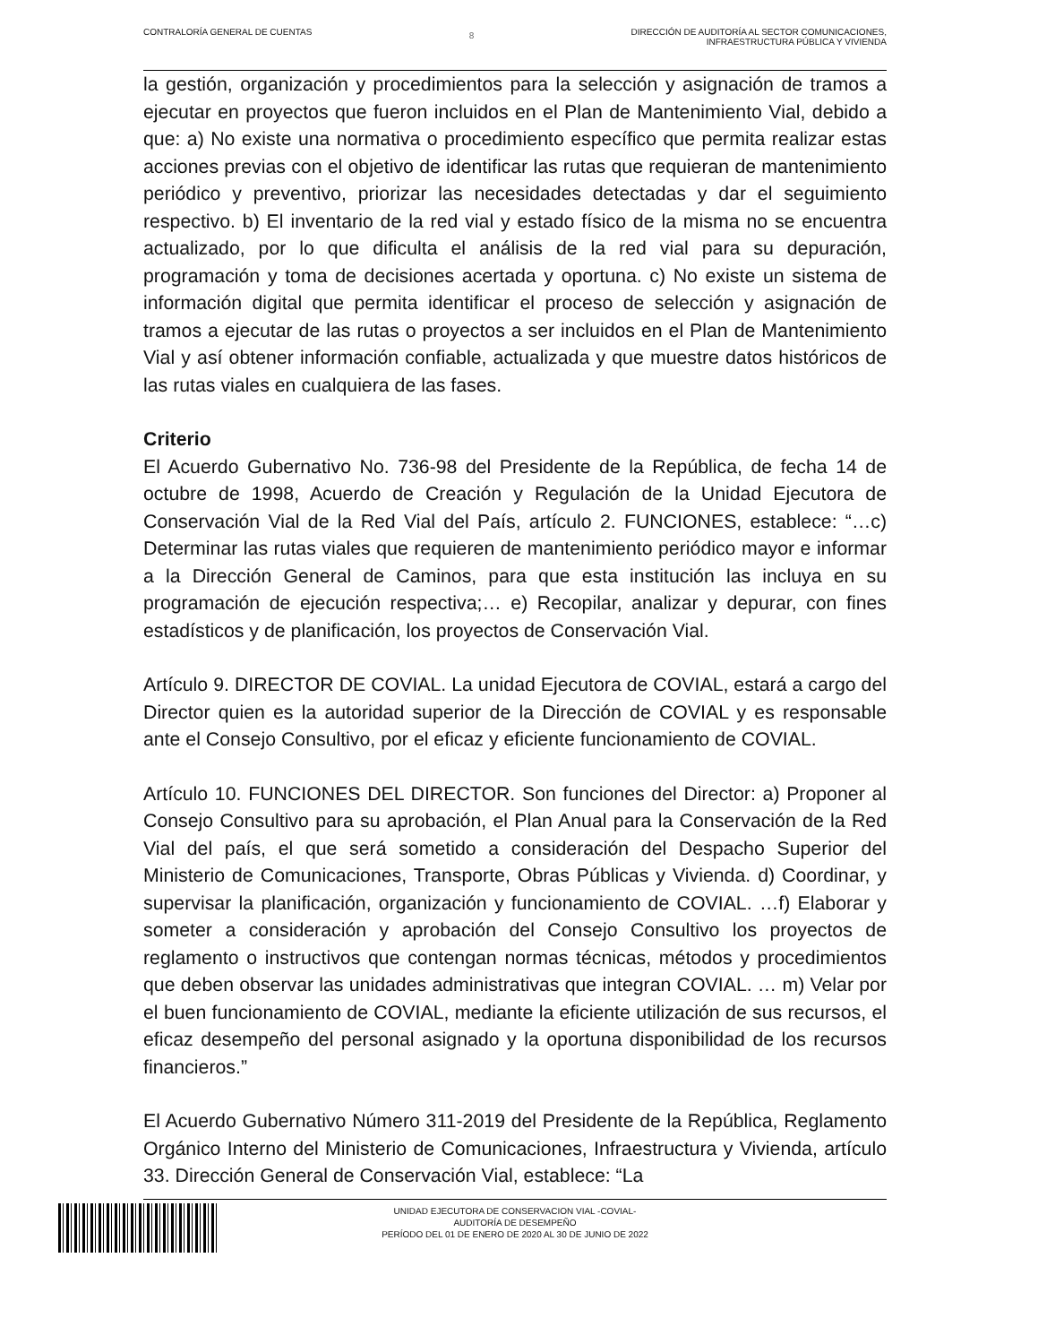CONTRALORÍA GENERAL DE CUENTAS
8
DIRECCIÓN DE AUDITORÍA AL SECTOR COMUNICACIONES,
INFRAESTRUCTURA PÚBLICA Y VIVIENDA
la gestión, organización y procedimientos para la selección y asignación de tramos a ejecutar en proyectos que fueron incluidos en el Plan de Mantenimiento Vial, debido a que: a) No existe una normativa o procedimiento específico que permita realizar estas acciones previas con el objetivo de identificar las rutas que requieran de mantenimiento periódico y preventivo, priorizar las necesidades detectadas y dar el seguimiento respectivo. b) El inventario de la red vial y estado físico de la misma no se encuentra actualizado, por lo que dificulta el análisis de la red vial para su depuración, programación y toma de decisiones acertada y oportuna. c) No existe un sistema de información digital que permita identificar el proceso de selección y asignación de tramos a ejecutar de las rutas o proyectos a ser incluidos en el Plan de Mantenimiento Vial y así obtener información confiable, actualizada y que muestre datos históricos de las rutas viales en cualquiera de las fases.
Criterio
El Acuerdo Gubernativo No. 736-98 del Presidente de la República, de fecha 14 de octubre de 1998, Acuerdo de Creación y Regulación de la Unidad Ejecutora de Conservación Vial de la Red Vial del País, artículo 2. FUNCIONES, establece: “…c) Determinar las rutas viales que requieren de mantenimiento periódico mayor e informar a la Dirección General de Caminos, para que esta institución las incluya en su programación de ejecución respectiva;… e) Recopilar, analizar y depurar, con fines estadísticos y de planificación, los proyectos de Conservación Vial.
Artículo 9. DIRECTOR DE COVIAL. La unidad Ejecutora de COVIAL, estará a cargo del Director quien es la autoridad superior de la Dirección de COVIAL y es responsable ante el Consejo Consultivo, por el eficaz y eficiente funcionamiento de COVIAL.
Artículo 10. FUNCIONES DEL DIRECTOR. Son funciones del Director: a) Proponer al Consejo Consultivo para su aprobación, el Plan Anual para la Conservación de la Red Vial del país, el que será sometido a consideración del Despacho Superior del Ministerio de Comunicaciones, Transporte, Obras Públicas y Vivienda. d) Coordinar, y supervisar la planificación, organización y funcionamiento de COVIAL. …f) Elaborar y someter a consideración y aprobación del Consejo Consultivo los proyectos de reglamento o instructivos que contengan normas técnicas, métodos y procedimientos que deben observar las unidades administrativas que integran COVIAL. … m) Velar por el buen funcionamiento de COVIAL, mediante la eficiente utilización de sus recursos, el eficaz desempeño del personal asignado y la oportuna disponibilidad de los recursos financieros.”
El Acuerdo Gubernativo Número 311-2019 del Presidente de la República, Reglamento Orgánico Interno del Ministerio de Comunicaciones, Infraestructura y Vivienda, artículo 33. Dirección General de Conservación Vial, establece: “La
UNIDAD EJECUTORA DE CONSERVACION VIAL -COVIAL-
AUDITORÍA DE DESEMPEÑO
PERÍODO DEL 01 DE ENERO DE 2020 AL 30 DE JUNIO DE 2022